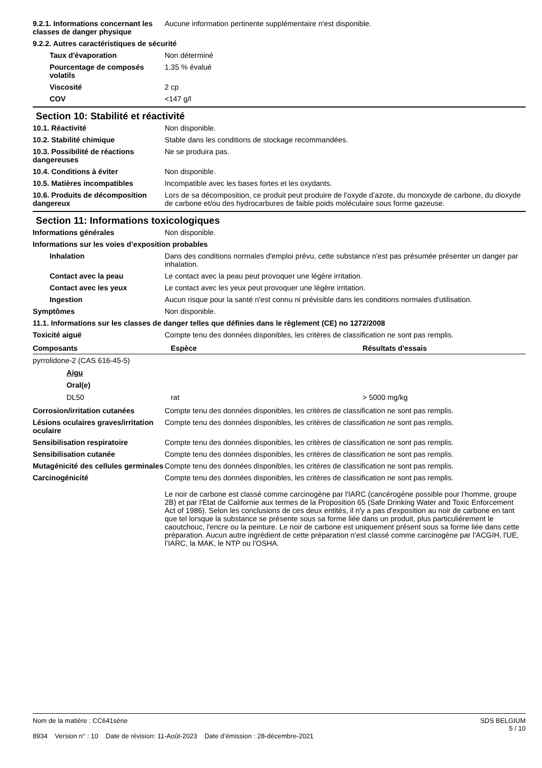9.2.1. Informations concernant les classes de danger physique
Aucune information pertinente supplémentaire n'est disponible.
9.2.2. Autres caractéristiques de sécurité
Taux d'évaporation Non déterminé
Pourcentage de composés volatils
1.35 % évalué
Viscosité 2 cp
COV <147 g/l
Section 10: Stabilité et réactivité
10.1. Réactivité Non disponible.
10.2. Stabilité chimique Stable dans les conditions de stockage recommandées.
10.3. Possibilité de réactions dangereuses
Ne se produira pas.
10.4. Conditions à éviter Non disponible.
10.5. Matières incompatibles Incompatible avec les bases fortes et les oxydants.
10.6. Produits de décomposition dangereux
Lors de sa décomposition, ce produit peut produire de l’oxyde d’azote, du monoxyde de carbone, du dioxyde de carbone et/ou des hydrocarbures de faible poids moléculaire sous forme gazeuse.
Section 11: Informations toxicologiques
Informations générales Non disponible.
Informations sur les voies d’exposition probables
Inhalation Dans des conditions normales d'emploi prévu, cette substance n'est pas présumée présenter un danger par inhalation.
Contact avec la peau Le contact avec la peau peut provoquer une légère irritation.
Contact avec les yeux Le contact avec les yeux peut provoquer une légère irritation.
Ingestion Aucun risque pour la santé n'est connu ni prévisible dans les conditions normales d'utilisation.
Symptômes Non disponible.
11.1. Informations sur les classes de danger telles que définies dans le règlement (CE) no 1272/2008
Toxicité aiguë Compte tenu des données disponibles, les critères de classification ne sont pas remplis.
| Composants | Espèce | Résultats d'essais |
| --- | --- | --- |
| pyrrolidone-2 (CAS 616-45-5) | | |
| Aigu | | |
| Oral(e) | | |
| DL50 | rat | > 5000 mg/kg |
Corrosion/irritation cutanées Compte tenu des données disponibles, les critères de classification ne sont pas remplis.
Lésions oculaires graves/irritation oculaire
Compte tenu des données disponibles, les critères de classification ne sont pas remplis.
Sensibilisation respiratoire Compte tenu des données disponibles, les critères de classification ne sont pas remplis.
Sensibilisation cutanée Compte tenu des données disponibles, les critères de classification ne sont pas remplis.
Mutagénicité des cellules germinales
Compte tenu des données disponibles, les critères de classification ne sont pas remplis.
Carcinogénicité Compte tenu des données disponibles, les critères de classification ne sont pas remplis.
Le noir de carbone est classé comme carcinogène par l'IARC (cancérogène possible pour l’homme, groupe 2B) et par l'Etat de Californie aux termes de la Proposition 65 (Safe Drinking Water and Toxic Enforcement Act of 1986). Selon les conclusions de ces deux entités, il n'y a pas d'exposition au noir de carbone en tant que tel lorsque la substance se présente sous sa forme liée dans un produit, plus particulièrement le caoutchouc, l'encre ou la peinture. Le noir de carbone est uniquement présent sous sa forme liée dans cette préparation. Aucun autre ingrédient de cette préparation n'est classé comme carcinogène par l'ACGIH, l'UE, l’IARC, la MAK, le NTP ou l’OSHA.
Nom de la matière : CC641série
8934 Version n° : 10 Date de révision: 11-Août-2023 Date d’émission : 28-décembre-2021
SDS BELGIUM
5 / 10